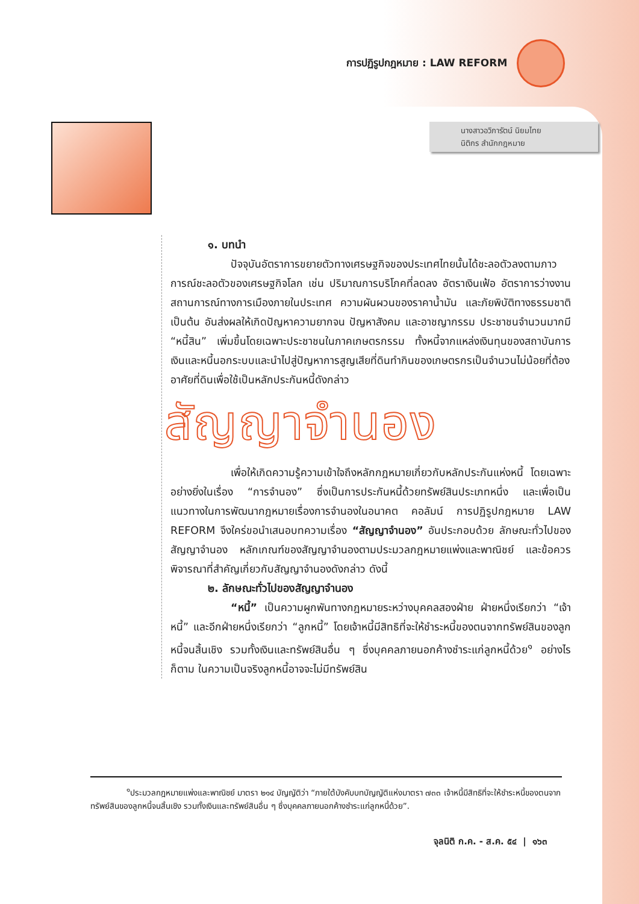การปฏิรูปกฎหมาย : LAW REFORM
นางสาวอวิภารัตน์ นิยมไทย
นิติกร สำนักกฎหมาย
๑. บทนำ
ปัจจุบันอัตราการขยายตัวทางเศรษฐกิจของประเทศไทยนั้นได้ชะลอตัวลงตามภาวการณ์ชะลอตัวของเศรษฐกิจโลก เช่น ปริมาณการบริโภคที่ลดลง อัตราเงินเฟ้อ อัตราการว่างงาน สถานการณ์ทางการเมืองภายในประเทศ ความผันผวนของราคาน้ำมัน และภัยพิบัติทางธรรมชาติ เป็นต้น อันส่งผลให้เกิดปัญหาความยากจน ปัญหาสังคม และอาชญากรรม ประชาชนจำนวนมากมี “หนี้สิน” เพิ่มขึ้นโดยเฉพาะประชาชนในภาคเกษตรกรรม ทั้งหนี้จากแหล่งเงินทุนของสถาบันการเงินและหนี้นอกระบบและนำไปสู่ปัญหาการสูญเสียที่ดินทำกินของเกษตรกรเป็นจำนวนไม่น้อยที่ต้องอาศัยที่ดินเพื่อใช้เป็นหลักประกันหนี้ดังกล่าว
สัญญาจำนอง
เพื่อให้เกิดความรู้ความเข้าใจถึงหลักกฎหมายเกี่ยวกับหลักประกันแห่งหนี้ โดยเฉพาะอย่างยิ่งในเรื่อง “การจำนอง” ซึ่งเป็นการประกันหนี้ด้วยทรัพย์สินประเภทหนึ่ง และเพื่อเป็นแนวทางในการพัฒนากฎหมายเรื่องการจำนองในอนาคต คอลัมน์ การปฏิรูปกฎหมาย LAW REFORM จึงใคร่ขอนำเสนอบทความเรื่อง “สัญญาจำนอง” อันประกอบด้วย ลักษณะทั่วไปของสัญญาจำนอง หลักเกณฑ์ของสัญญาจำนองตามประมวลกฎหมายแพ่งและพาณิชย์ และข้อควรพิจารณาที่สำคัญเกี่ยวกับสัญญาจำนองดังกล่าว ดังนี้
๒. ลักษณะทั่วไปของสัญญาจำนอง
“หนี้” เป็นความผูกพันทางกฎหมายระหว่างบุคคลสองฝ่าย ฝ่ายหนึ่งเรียกว่า “เจ้าหนี้” และอีกฝ่ายหนึ่งเรียกว่า “ลูกหนี้” โดยเจ้าหนี้มีสิทธิที่จะให้ชำระหนี้ของตนจากทรัพย์สินของลูกหนี้จนสิ้นเชิง รวมทั้งเงินและทรัพย์สินอื่น ๆ ซึ่งบุคคลภายนอกค้างชำระแก่ลูกหนี้ด้วย<sup>๑</sup> อย่างไรก็ตาม ในความเป็นจริงลูกหนี้อาจจะไม่มีทรัพย์สิน
<sup>๑</sup> ประมวลกฎหมายแพ่งและพาณิชย์ มาตรา ๒๑๔ บัญญัติว่า “ภายใต้บังคับบทบัญญัติแห่งมาตรา ๗๓๓ เจ้าหนี้มีสิทธิที่จะให้ชำระหนี้ของตนจากทรัพย์สินของลูกหนี้จนสิ้นเชิง รวมทั้งเงินและทรัพย์สินอื่น ๆ ซึ่งบุคคลภายนอกค้างชำระแก่ลูกหนี้ด้วย”.
จุลนิติ ก.ค. - ส.ค. ๕๔ | ๑๖๓